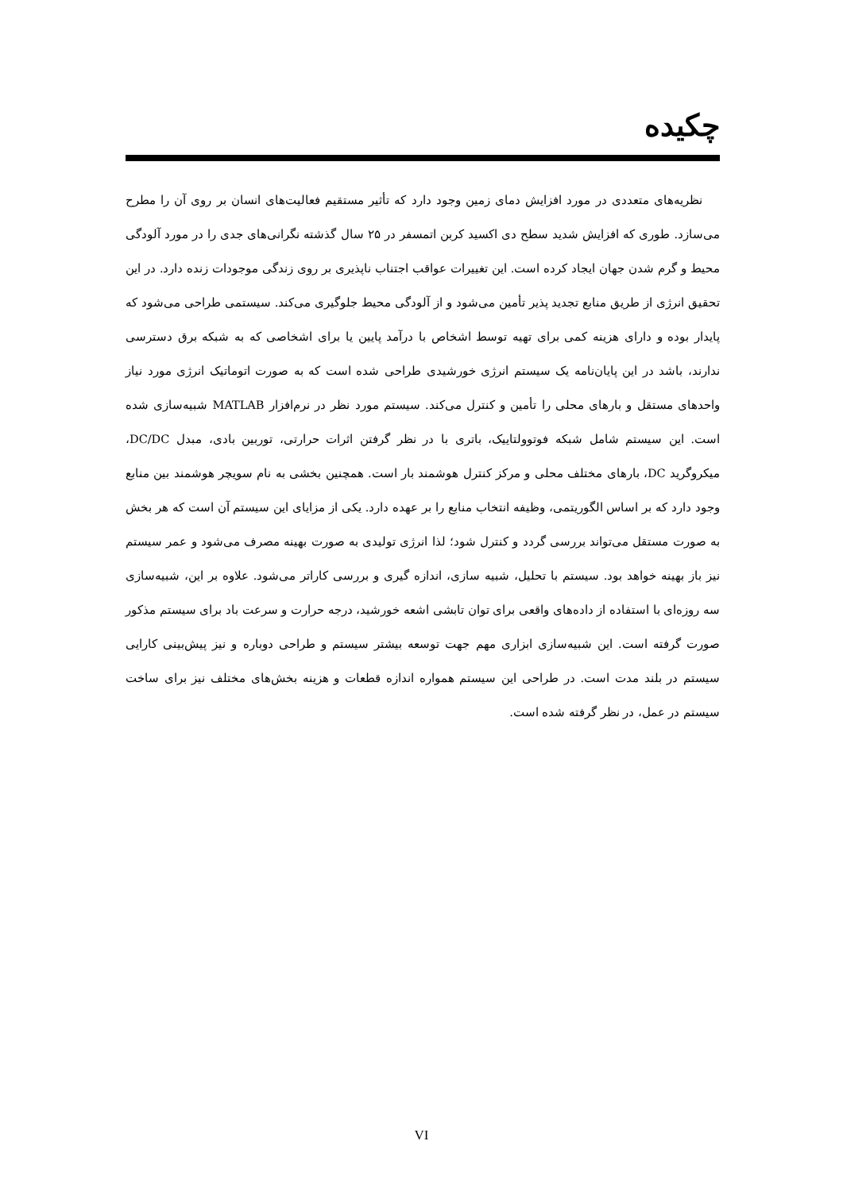چکیده
نظریه‌های متعددی در مورد افزایش دمای زمین وجود دارد که تأثیر مستقیم فعالیت‌های انسان بر روی آن را مطرح می‌سازد. طوری که افزایش شدید سطح دی اکسید کربن اتمسفر در ۲۵ سال گذشته نگرانی‌های جدی را در مورد آلودگی محیط و گرم شدن جهان ایجاد کرده است. این تغییرات عواقب اجتناب ناپذیری بر روی زندگی موجودات زنده دارد. در این تحقیق انرژی از طریق منابع تجدید پذیر تأمین می‌شود و از آلودگی محیط جلوگیری می‌کند. سیستمی طراحی می‌شود که پایدار بوده و دارای هزینه کمی برای تهیه توسط اشخاص با درآمد پایین یا برای اشخاصی که به شبکه برق دسترسی ندارند، باشد در این پایان‌نامه یک سیستم انرژی خورشیدی طراحی شده است که به صورت اتوماتیک انرژی مورد نیاز واحدهای مستقل و بارهای محلی را تأمین و کنترل می‌کند. سیستم مورد نظر در نرم‌افزار MATLAB شبیه‌سازی شده است. این سیستم شامل شبکه فوتوولتاییک، باتری با در نظر گرفتن اثرات حرارتی، توربین بادی، مبدل DC/DC، میکروگرید DC، بارهای مختلف محلی و مرکز کنترل هوشمند بار است. همچنین بخشی به نام سویچر هوشمند بین منابع وجود دارد که بر اساس الگوریتمی، وظیفه انتخاب منابع را بر عهده دارد. یکی از مزایای این سیستم آن است که هر بخش به صورت مستقل می‌تواند بررسی گردد و کنترل شود؛ لذا انرژی تولیدی به صورت بهینه مصرف می‌شود و عمر سیستم نیز باز بهینه خواهد بود. سیستم با تحلیل، شبیه سازی، اندازه گیری و بررسی کاراتر می‌شود. علاوه بر این، شبیه‌سازی سه روزه‌ای با استفاده از داده‌های واقعی برای توان تابشی اشعه خورشید، درجه حرارت و سرعت باد برای سیستم مذکور صورت گرفته است. این شبیه‌سازی ابزاری مهم جهت توسعه بیشتر سیستم و طراحی دوباره و نیز پیش‌بینی کارایی سیستم در بلند مدت است. در طراحی این سیستم همواره اندازه قطعات و هزینه بخش‌های مختلف نیز برای ساخت سیستم در عمل، در نظر گرفته شده است.
VI